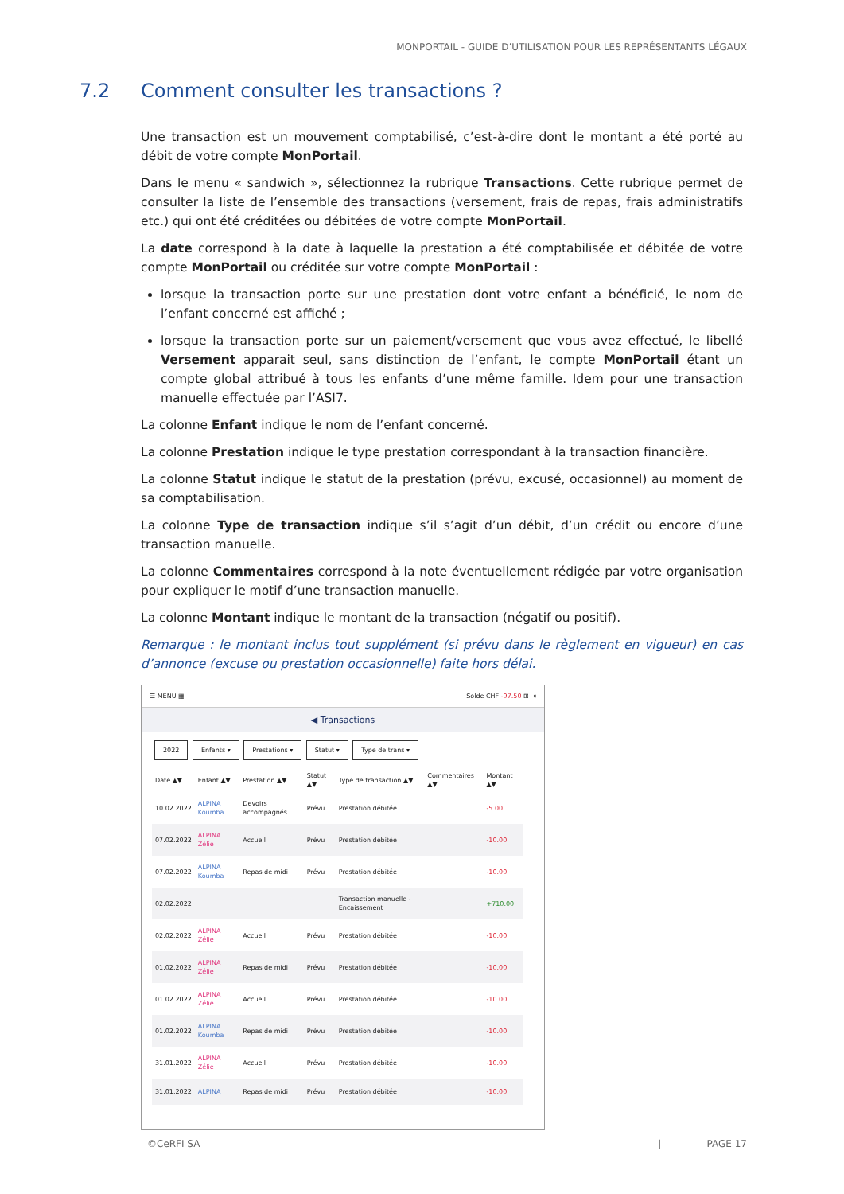MONPORTAIL - GUIDE D’UTILISATION POUR LES REPRÉSENTANTS LÉGAUX
7.2 Comment consulter les transactions ?
Une transaction est un mouvement comptabilisé, c’est-à-dire dont le montant a été porté au débit de votre compte MonPortail.
Dans le menu « sandwich », sélectionnez la rubrique Transactions. Cette rubrique permet de consulter la liste de l’ensemble des transactions (versement, frais de repas, frais administratifs etc.) qui ont été créditées ou débitées de votre compte MonPortail.
La date correspond à la date à laquelle la prestation a été comptabilisée et débitée de votre compte MonPortail ou créditée sur votre compte MonPortail :
lorsque la transaction porte sur une prestation dont votre enfant a bénéficié, le nom de l’enfant concerné est affiché ;
lorsque la transaction porte sur un paiement/versement que vous avez effectué, le libellé Versement apparait seul, sans distinction de l’enfant, le compte MonPortail étant un compte global attribué à tous les enfants d’une même famille. Idem pour une transaction manuelle effectuée par l’ASI7.
La colonne Enfant indique le nom de l’enfant concerné.
La colonne Prestation indique le type prestation correspondant à la transaction financière.
La colonne Statut indique le statut de la prestation (prévu, excusé, occasionnel) au moment de sa comptabilisation.
La colonne Type de transaction indique s’il s’agit d’un débit, d’un crédit ou encore d’une transaction manuelle.
La colonne Commentaires correspond à la note éventuellement rédigée par votre organisation pour expliquer le motif d’une transaction manuelle.
La colonne Montant indique le montant de la transaction (négatif ou positif).
Remarque : le montant inclus tout supplément (si prévu dans le règlement en vigueur) en cas d’annonce (excuse ou prestation occasionnelle) faite hors délai.
☰ MENU ▦ Solde CHF -97.50 ⊞ ⇥
◀ Transactions
2022 Enfants ▾ Prestations ▾ Statut ▾ Type de trans ▾
| Date ▲▼ | Enfant ▲▼ | Prestation ▲▼ | Statut ▲▼ | Type de transaction ▲▼ | Commentaires ▲▼ | Montant ▲▼ |
| --- | --- | --- | --- | --- | --- | --- |
| 10.02.2022 | ALPINA Koumba | Devoirs accompagnés | Prévu | Prestation débitée | | -5.00 |
| 07.02.2022 | ALPINA Zélie | Accueil | Prévu | Prestation débitée | | -10.00 |
| 07.02.2022 | ALPINA Koumba | Repas de midi | Prévu | Prestation débitée | | -10.00 |
| 02.02.2022 | | | | Transaction manuelle - Encaissement | | +710.00 |
| 02.02.2022 | ALPINA Zélie | Accueil | Prévu | Prestation débitée | | -10.00 |
| 01.02.2022 | ALPINA Zélie | Repas de midi | Prévu | Prestation débitée | | -10.00 |
| 01.02.2022 | ALPINA Zélie | Accueil | Prévu | Prestation débitée | | -10.00 |
| 01.02.2022 | ALPINA Koumba | Repas de midi | Prévu | Prestation débitée | | -10.00 |
| 31.01.2022 | ALPINA Zélie | Accueil | Prévu | Prestation débitée | | -10.00 |
| 31.01.2022 | ALPINA | Repas de midi | Prévu | Prestation débitée | | -10.00 |
©CeRFI SA | PAGE 17